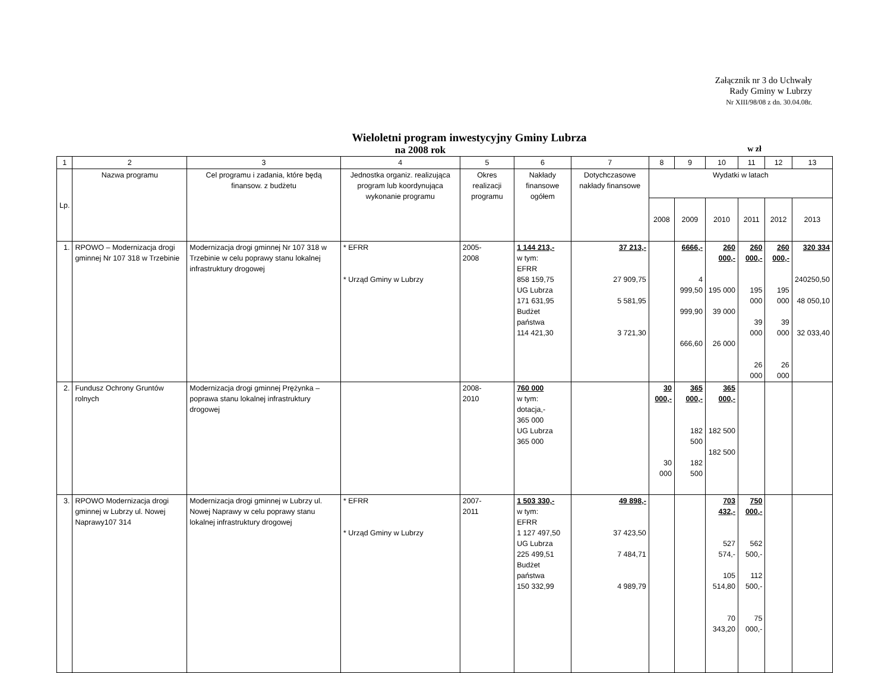Załącznik nr 3 do Uchwały
Rady Gminy w Lubrzy
Nr XIII/98/08 z dn. 30.04.08r.
Wieloletni program inwestycyjny Gminy Lubrza
na 2008 rok w zł
| 1 | 2 | 3 | 4 | 5 | 6 | 7 | 8 | 9 | 10 | 11 | 12 | 13 |
| --- | --- | --- | --- | --- | --- | --- | --- | --- | --- | --- | --- | --- |
| Lp. | Nazwa programu | Cel programu i zadania, które będą finansow. z budżetu | Jednostka organiz. realizująca program lub koordynująca wykonanie programu | Okres realizacji programu | Nakłady finansowe ogółem | Dotychczasowe nakłady finansowe | Wydatki w latach | | | | | |
| | | | | | | | 2008 | 2009 | 2010 | 2011 | 2012 | 2013 |
| 1. | RPOWO – Modernizacja drogi gminnej Nr 107 318 w Trzebinie | Modernizacja drogi gminnej Nr 107 318 w Trzebinie w celu poprawy stanu lokalnej infrastruktury drogowej | * EFRR * Urząd Gminy w Lubrzy | 2005- 2008 | 1 144 213,- w tym: EFRR 858 159,75 UG Lubrza 171 631,95 Budżet państwa 114 421,30 | 37 213,- 27 909,75 5 581,95 3 721,30 | | 6666,- 4 999,50 999,90 666,60 | 260 000,- 195 000 39 000 26 000 | 260 000,- 195 000 39 000 26 000 | 260 000,- 195 000 39 000 26 000 | 320 334 240250,50 48 050,10 32 033,40 |
| 2. | Fundusz Ochrony Gruntów rolnych | Modernizacja drogi gminnej Prężynka – poprawa stanu lokalnej infrastruktury drogowej | | 2008- 2010 | 760 000 w tym: dotacja,- 365 000 UG Lubrza 365 000 | | 30 000,- 30 000 | 365 000,- 182 500 182 500 | 365 000,- 182 500 182 500 | | | |
| 3. | RPOWO Modernizacja drogi gminnej w Lubrzy ul. Nowej Naprawy107 314 | Modernizacja drogi gminnej w Lubrzy ul. Nowej Naprawy w celu poprawy stanu lokalnej infrastruktury drogowej | * EFRR * Urząd Gminy w Lubrzy | 2007- 2011 | 1 503 330,- w tym: EFRR 1 127 497,50 UG Lubrza 225 499,51 Budżet państwa 150 332,99 | 49 898,- 37 423,50 7 484,71 4 989,79 | | | 703 432,- 527 574,- 105 514,80 70 343,20 | 750 000,- 562 500,- 112 500,- 75 000,- | | |